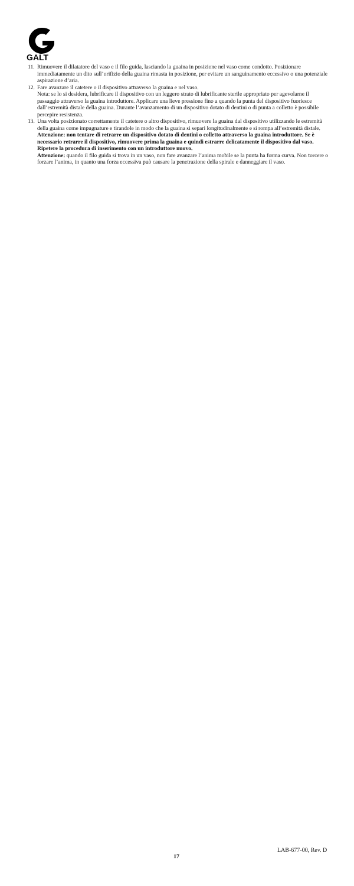GALT
11.
Rimuovere il dilatatore del vaso e il filo guida, lasciando la guaina in posizione nel vaso come condotto. Posizionare immediatamente un dito sull’orifizio della guaina rimasta in posizione, per evitare un sanguinamento eccessivo o una potenziale aspirazione d’aria.
12.
Fare avanzare il catetere o il dispositivo attraverso la guaina e nel vaso.
Nota: se lo si desidera, lubrificare il dispositivo con un leggero strato di lubrificante sterile appropriato per agevolarne il passaggio attraverso la guaina introduttore. Applicare una lieve pressione fino a quando la punta del dispositivo fuoriesce dall’estremità distale della guaina. Durante l’avanzamento di un dispositivo dotato di dentini o di punta a colletto è possibile percepire resistenza.
13.
Una volta posizionato correttamente il catetere o altro dispositivo, rimuovere la guaina dal dispositivo utilizzando le estremità della guaina come impugnature e tirandole in modo che la guaina si separi longitudinalmente e si rompa all’estremità distale.
Attenzione: non tentare di retrarre un dispositivo dotato di dentini o colletto attraverso la guaina introduttore. Se è necessario retrarre il dispositivo, rimuovere prima la guaina e quindi estrarre delicatamente il dispositivo dal vaso. Ripetere la procedura di inserimento con un introduttore nuovo.
Attenzione: quando il filo guida si trova in un vaso, non fare avanzare l’anima mobile se la punta ha forma curva. Non torcere o forzare l’anima, in quanto una forza eccessiva può causare la penetrazione della spirale e danneggiare il vaso.
LAB-677-00, Rev. D
17